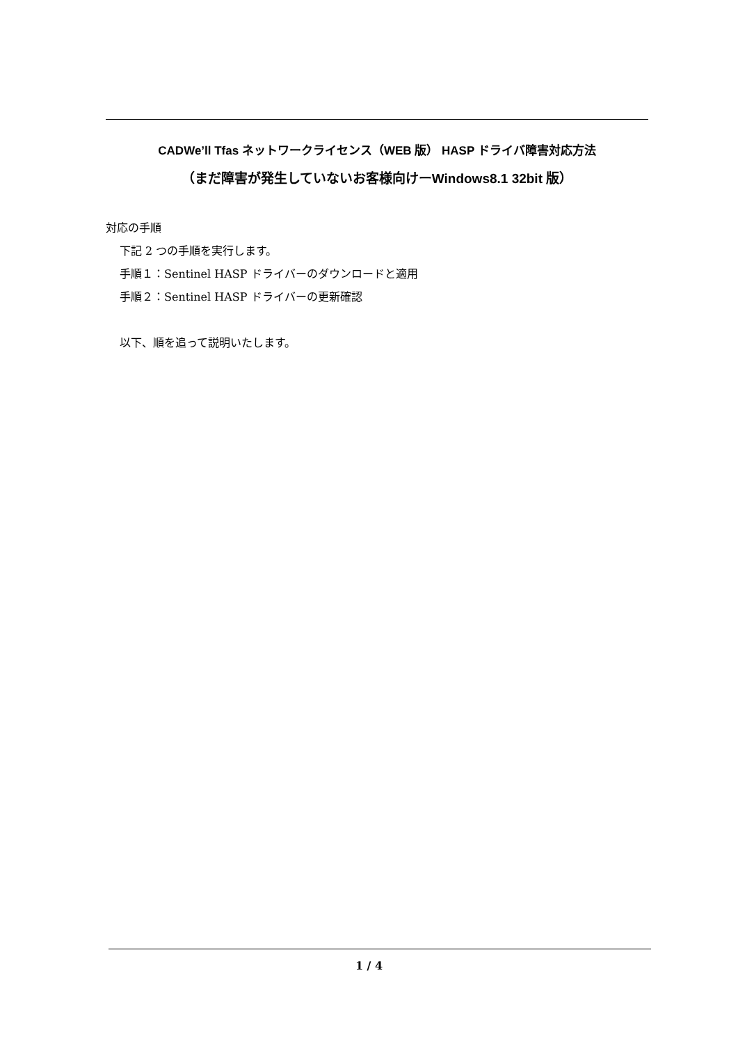CADWe’ll Tfas ネットワークライセンス（WEB 版） HASP ドライバ障害対応方法
（まだ障害が発生していないお客様向けーWindows8.1 32bit 版）
対応の手順
下記 2 つの手順を実行します。
手順１：Sentinel HASP ドライバーのダウンロードと適用
手順２：Sentinel HASP ドライバーの更新確認
以下、順を追って説明いたします。
1 / 4